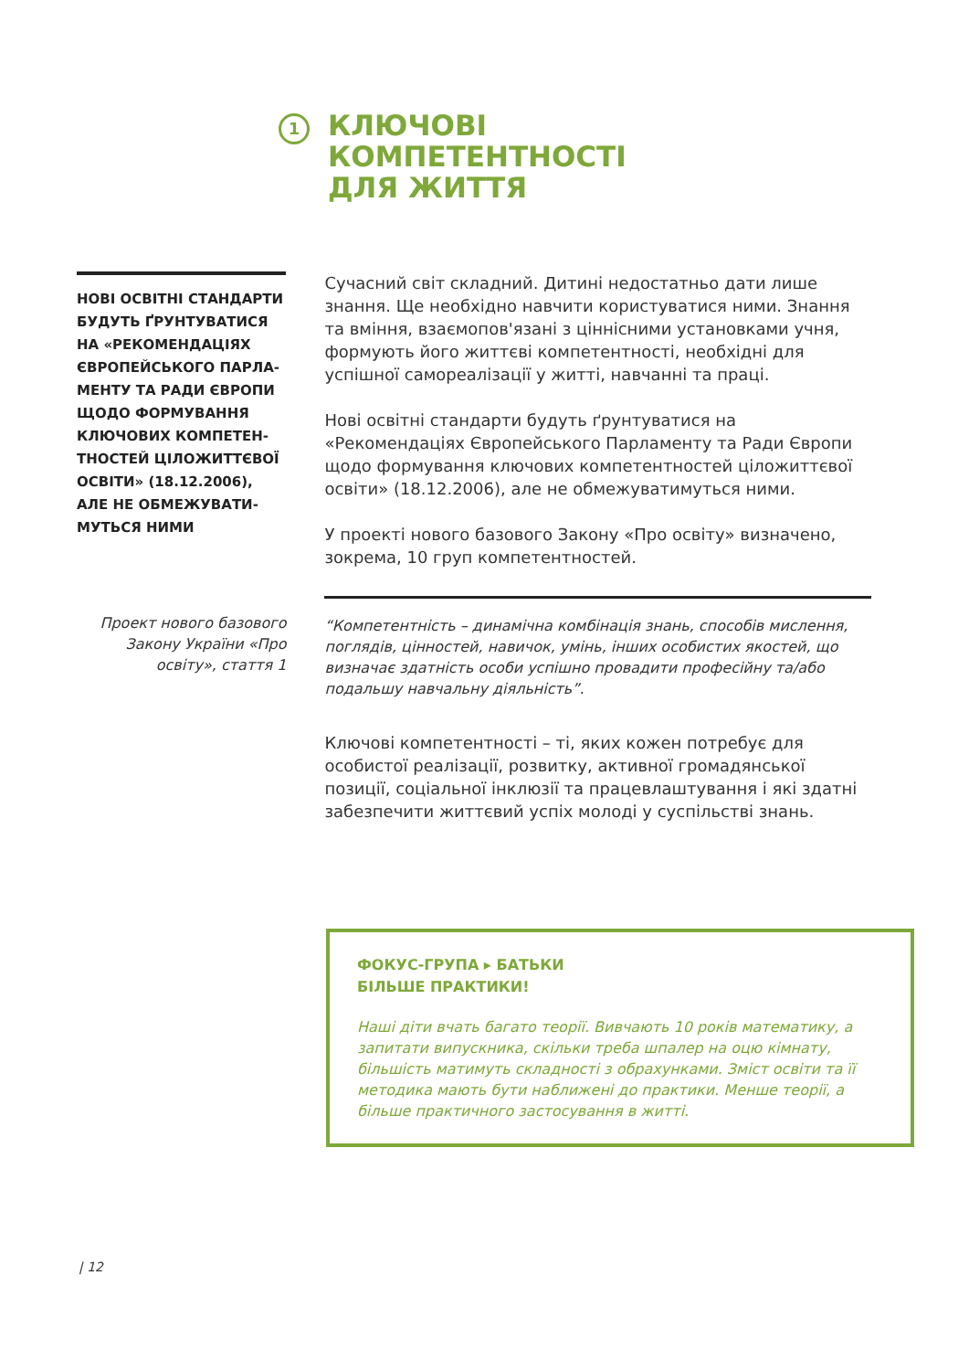1
КЛЮЧОВІ
КОМПЕТЕНТНОСТІ
ДЛЯ ЖИТТЯ
НОВІ ОСВІТНІ СТАНДАРТИ БУДУТЬ ҐРУНТУВАТИСЯ НА «РЕКОМЕНДАЦІЯХ ЄВРОПЕЙСЬКОГО ПАРЛА­МЕНТУ ТА РАДИ ЄВРОПИ ЩОДО ФОРМУВАННЯ КЛЮЧОВИХ КОМПЕТЕН­ТНОСТЕЙ ЦІЛОЖИТТЄВОЇ ОСВІТИ» (18.12.2006), АЛЕ НЕ ОБМЕЖУВАТИ­МУТЬСЯ НИМИ
Сучасний світ складний. Дитині недостатньо дати лише знання. Ще необхідно навчити користуватися ними. Знання та вміння, взаємопов'язані з ціннісними установками учня, формують його життєві компетентності, необхідні для успішної самореалізації у житті, навчанні та праці.
Нові освітні стандарти будуть ґрунтуватися на «Рекомендаціях Європейського Парламенту та Ради Європи щодо формування ключових компетентностей ціложиттєвої освіти» (18.12.2006), але не обмежуватимуться ними.
У проекті нового базового Закону «Про освіту» визначено, зокрема, 10 груп компетентностей.
Проект нового базового Закону України «Про освіту», стаття 1
“Компетентність – динамічна комбінація знань, способів мислення, поглядів, цінностей, навичок, умінь, інших особистих якостей, що визначає здатність особи успішно провадити професійну та/або подальшу навчальну діяльність”.
Ключові компетентності – ті, яких кожен потребує для особистої реалізації, розвитку, активної громадянської позиції, соціальної інклюзії та працевлаштування і які здатні забезпечити життєвий успіх молоді у суспільстві знань.
ФОКУС-ГРУПА ▸ БАТЬКИ
БІЛЬШЕ ПРАКТИКИ!
Наші діти вчать багато теорії. Вивчають 10 років математику, а запитати випускника, скільки треба шпалер на оцю кімнату, більшість матимуть складності з обрахунками. Зміст освіти та її методика мають бути наближені до практики. Менше теорії, а більше практичного застосування в житті.
| 12